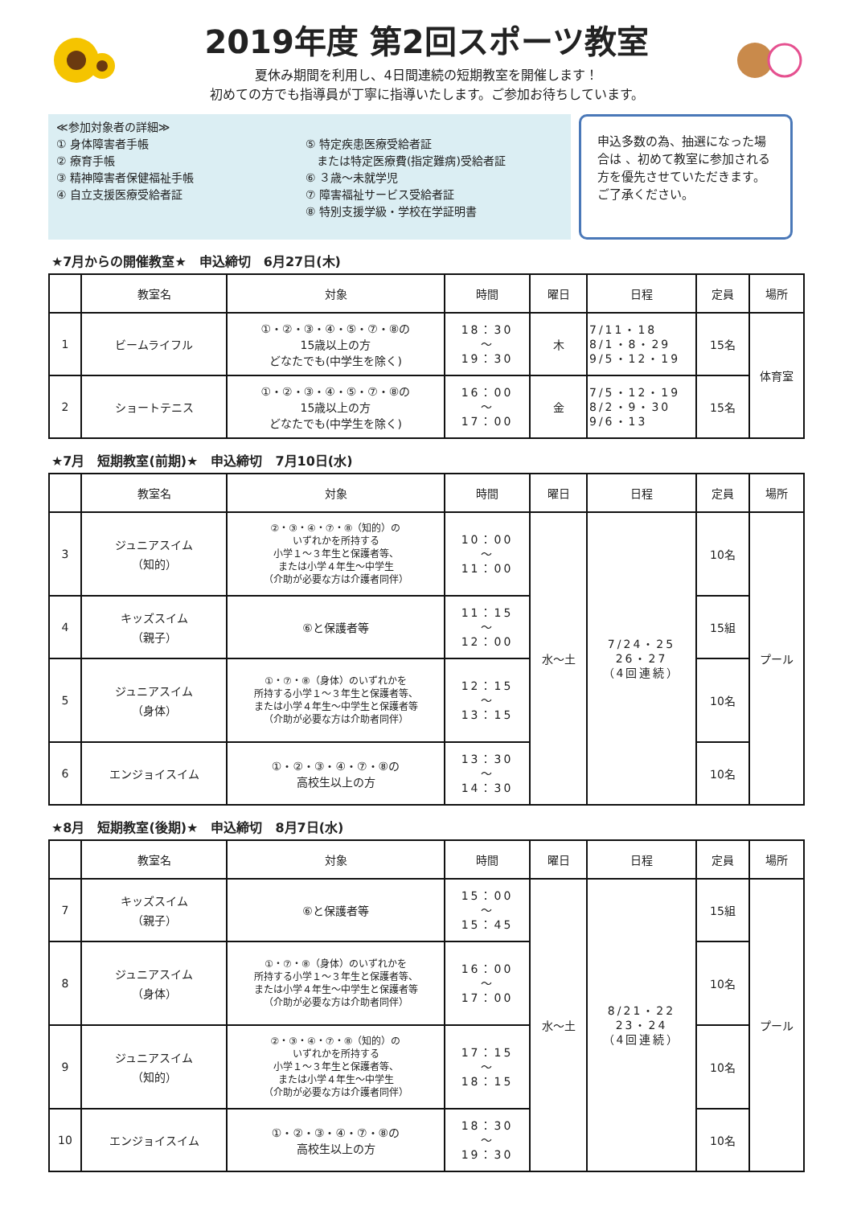2019年度 第2回スポーツ教室
夏休み期間を利用し、4日間連続の短期教室を開催します！
初めての方でも指導員が丁寧に指導いたします。ご参加お待ちしています。
≪参加対象者の詳細≫
① 身体障害者手帳
② 療育手帳
③ 精神障害者保健福祉手帳
④ 自立支援医療受給者証
⑤ 特定疾患医療受給者証
　または特定医療費(指定難病)受給者証
⑥ ３歳～未就学児
⑦ 障害福祉サービス受給者証
⑧ 特別支援学級・学校在学証明書
申込多数の為、抽選になった場合は 、初めて教室に参加される方を優先させていただきます。ご了承ください。
★7月からの開催教室★　申込締切　6月27日(木)
| | 教室名 | 対象 | 時間 | 曜日 | 日程 | 定員 | 場所 |
| --- | --- | --- | --- | --- | --- | --- | --- |
| 1 | ビームライフル | ①・②・③・④・⑤・⑦・⑧の 15歳以上の方 どなたでも(中学生を除く) | 18：30 ～ 19：30 | 木 | 7/11・18 8/1・8・29 9/5・12・19 | 15名 | 体育室 |
| 2 | ショートテニス | ①・②・③・④・⑤・⑦・⑧の 15歳以上の方 どなたでも(中学生を除く) | 16：00 ～ 17：00 | 金 | 7/5・12・19 8/2・9・30 9/6・13 | 15名 | |
★7月　短期教室(前期)★　申込締切　7月10日(水)
| | 教室名 | 対象 | 時間 | 曜日 | 日程 | 定員 | 場所 |
| --- | --- | --- | --- | --- | --- | --- | --- |
| 3 | ジュニアスイム （知的） | ②・③・④・⑦・⑧（知的）の いずれかを所持する 小学１～３年生と保護者等、 または小学４年生～中学生 （介助が必要な方は介護者同伴） | 10：00 ～ 11：00 | 水～土 | 7/24・25 26・27 （4回連続） | 10名 | プール |
| 4 | キッズスイム （親子） | ⑥と保護者等 | 11：15 ～ 12：00 | | | 15組 | |
| 5 | ジュニアスイム （身体） | ①・⑦・⑧（身体）のいずれかを 所持する小学１～３年生と保護者等、 または小学４年生～中学生と保護者等 （介助が必要な方は介助者同伴） | 12：15 ～ 13：15 | | | 10名 | |
| 6 | エンジョイスイム | ①・②・③・④・⑦・⑧の 高校生以上の方 | 13：30 ～ 14：30 | | | 10名 | |
★8月　短期教室(後期)★　申込締切　8月7日(水)
| | 教室名 | 対象 | 時間 | 曜日 | 日程 | 定員 | 場所 |
| --- | --- | --- | --- | --- | --- | --- | --- |
| 7 | キッズスイム （親子） | ⑥と保護者等 | 15：00 ～ 15：45 | 水～土 | 8/21・22 23・24 （4回連続） | 15組 | プール |
| 8 | ジュニアスイム （身体） | ①・⑦・⑧（身体）のいずれかを 所持する小学１～３年生と保護者等、 または小学４年生～中学生と保護者等 （介助が必要な方は介助者同伴） | 16：00 ～ 17：00 | | | 10名 | |
| 9 | ジュニアスイム （知的） | ②・③・④・⑦・⑧（知的）の いずれかを所持する 小学１～３年生と保護者等、 または小学４年生～中学生 （介助が必要な方は介護者同伴） | 17：15 ～ 18：15 | | | 10名 | |
| 10 | エンジョイスイム | ①・②・③・④・⑦・⑧の 高校生以上の方 | 18：30 ～ 19：30 | | | 10名 | |